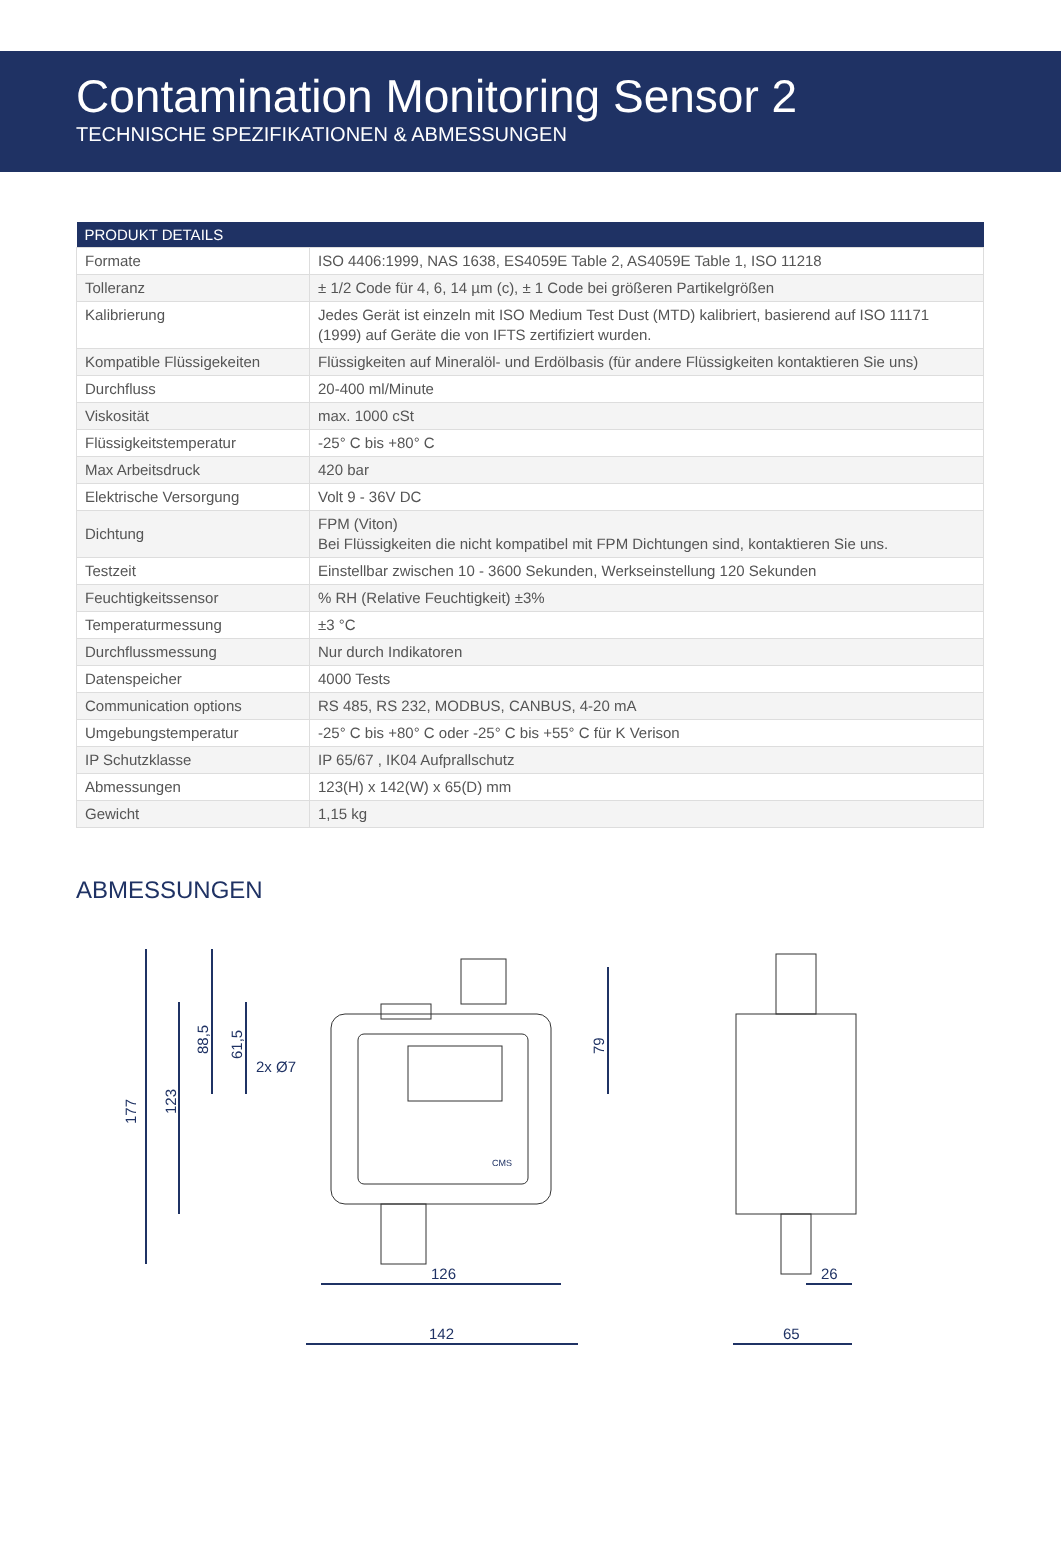Contamination Monitoring Sensor 2
TECHNISCHE SPEZIFIKATIONEN & ABMESSUNGEN
| PRODUKT DETAILS | |
| --- | --- |
| Formate | ISO 4406:1999, NAS 1638, ES4059E Table 2, AS4059E Table 1, ISO 11218 |
| Tolleranz | ± 1/2 Code für 4, 6, 14 µm (c), ± 1 Code bei größeren Partikelgrößen |
| Kalibrierung | Jedes Gerät ist einzeln mit ISO Medium Test Dust (MTD) kalibriert, basierend auf ISO 11171 (1999) auf Geräte die von IFTS zertifiziert wurden. |
| Kompatible Flüssigekeiten | Flüssigkeiten auf Mineralöl- und Erdölbasis (für andere Flüssigkeiten kontaktieren Sie uns) |
| Durchfluss | 20-400 ml/Minute |
| Viskosität | max. 1000 cSt |
| Flüssigkeitstemperatur | -25° C bis +80° C |
| Max Arbeitsdruck | 420 bar |
| Elektrische Versorgung | Volt 9 - 36V DC |
| Dichtung | FPM (Viton) Bei Flüssigkeiten die nicht kompatibel mit FPM Dichtungen sind, kontaktieren Sie uns. |
| Testzeit | Einstellbar zwischen 10 - 3600 Sekunden, Werkseinstellung 120 Sekunden |
| Feuchtigkeitssensor | % RH (Relative Feuchtigkeit) ±3% |
| Temperaturmessung | ±3 °C |
| Durchflussmessung | Nur durch Indikatoren |
| Datenspeicher | 4000 Tests |
| Communication options | RS 485, RS 232, MODBUS, CANBUS, 4-20 mA |
| Umgebungstemperatur | -25° C bis +80° C oder -25° C bis +55° C für K Verison |
| IP Schutzklasse | IP 65/67 , IK04 Aufprallschutz |
| Abmessungen | 123(H) x 142(W) x 65(D) mm |
| Gewicht | 1,15 kg |
ABMESSUNGEN
177
123
88,5
61,5
2x Ø7
79
126
142
26
65
CMS